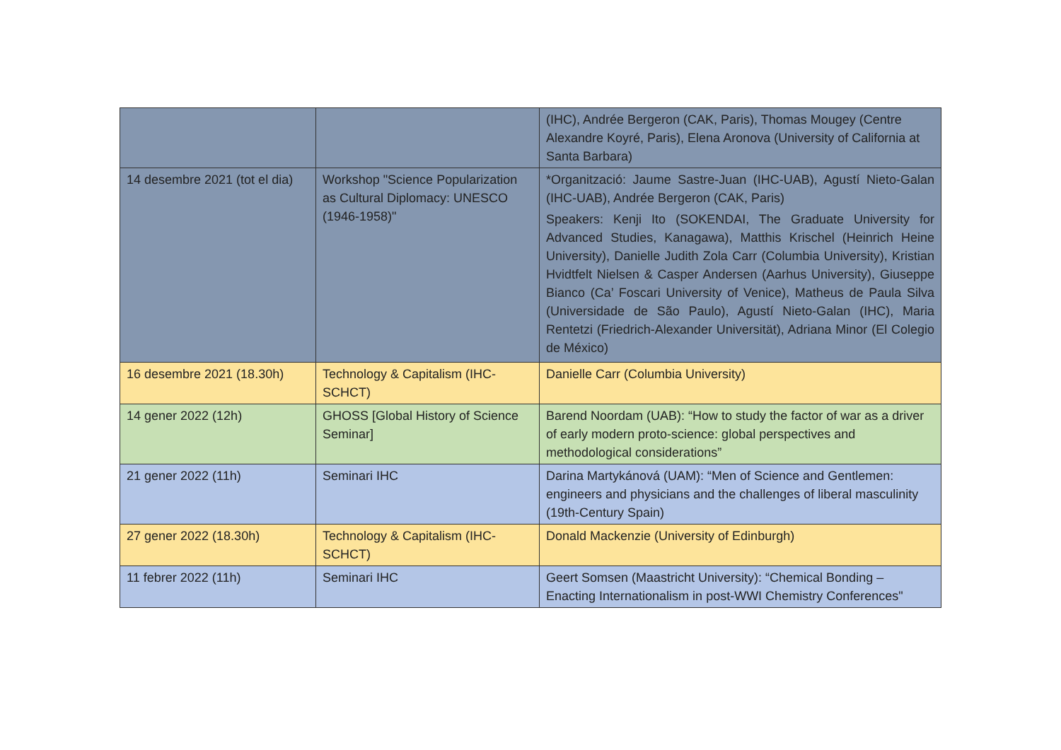| | | (IHC), Andrée Bergeron (CAK, Paris), Thomas Mougey (Centre Alexandre Koyré, Paris), Elena Aronova (University of California at Santa Barbara) |
| 14 desembre 2021 (tot el dia) | Workshop "Science Popularization as Cultural Diplomacy: UNESCO (1946-1958)" | *Organització: Jaume Sastre-Juan (IHC-UAB), Agustí Nieto-Galan (IHC-UAB), Andrée Bergeron (CAK, Paris) Speakers: Kenji Ito (SOKENDAI, The Graduate University for Advanced Studies, Kanagawa), Matthis Krischel (Heinrich Heine University), Danielle Judith Zola Carr (Columbia University), Kristian Hvidtfelt Nielsen & Casper Andersen (Aarhus University), Giuseppe Bianco (Ca’ Foscari University of Venice), Matheus de Paula Silva (Universidade de São Paulo), Agustí Nieto-Galan (IHC), Maria Rentetzi (Friedrich-Alexander Universität), Adriana Minor (El Colegio de México) |
| 16 desembre 2021 (18.30h) | Technology & Capitalism (IHC-SCHCT) | Danielle Carr (Columbia University) |
| 14 gener 2022 (12h) | GHOSS [Global History of Science Seminar] | Barend Noordam (UAB): “How to study the factor of war as a driver of early modern proto-science: global perspectives and methodological considerations” |
| 21 gener 2022 (11h) | Seminari IHC | Darina Martykánová (UAM): “Men of Science and Gentlemen: engineers and physicians and the challenges of liberal masculinity (19th-Century Spain) |
| 27 gener 2022 (18.30h) | Technology & Capitalism (IHC-SCHCT) | Donald Mackenzie (University of Edinburgh) |
| 11 febrer 2022 (11h) | Seminari IHC | Geert Somsen (Maastricht University): “Chemical Bonding – Enacting Internationalism in post-WWI Chemistry Conferences" |